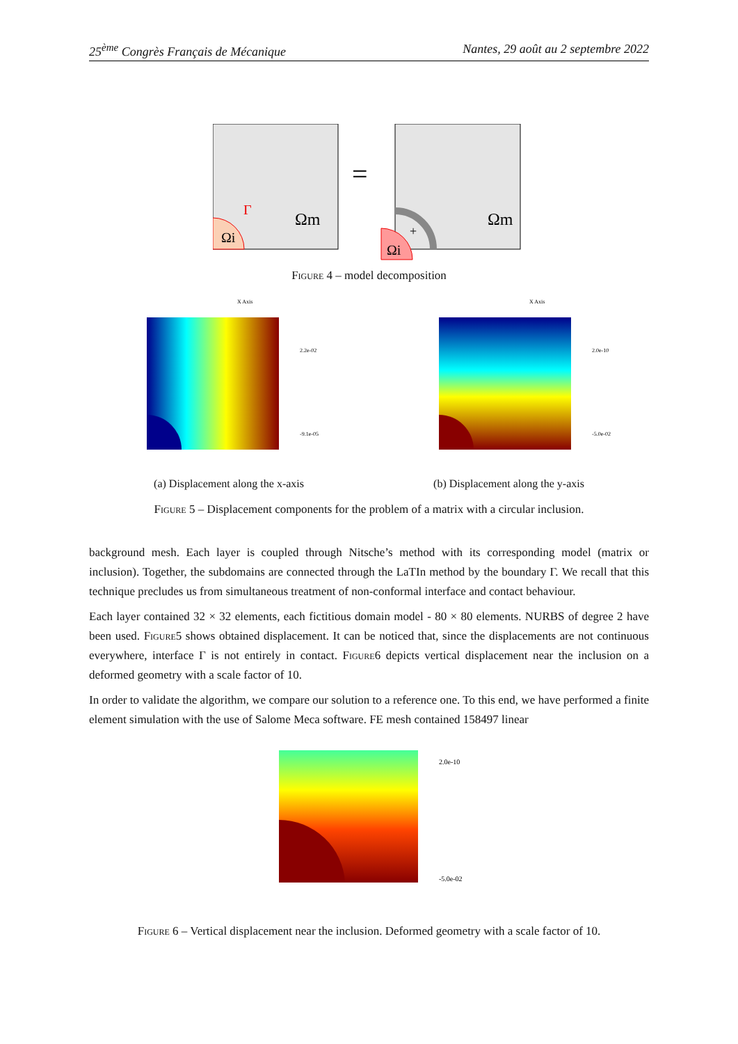25<sup>ème</sup> Congrès Français de Mécanique Nantes, 29 août au 2 septembre 2022
Ωi
Ωm
Γ
=
Ωi
Ωm
+
Figure 4 – model decomposition
X Axis
2.2e-02
-9.1e-05
X Axis
2.0e-10
-5.0e-02
(a) Displacement along the x-axis (b) Displacement along the y-axis
Figure 5 – Displacement components for the problem of a matrix with a circular inclusion.
background mesh. Each layer is coupled through Nitsche’s method with its corresponding model (matrix or inclusion). Together, the subdomains are connected through the LaTIn method by the boundary Γ. We recall that this technique precludes us from simultaneous treatment of non-conformal interface and contact behaviour.
Each layer contained 32 × 32 elements, each fictitious domain model - 80 × 80 elements. NURBS of degree 2 have been used. Figure5 shows obtained displacement. It can be noticed that, since the displacements are not continuous everywhere, interface Γ is not entirely in contact. Figure6 depicts vertical displacement near the inclusion on a deformed geometry with a scale factor of 10.
In order to validate the algorithm, we compare our solution to a reference one. To this end, we have performed a finite element simulation with the use of Salome Meca software. FE mesh contained 158497 linear
2.0e-10
-5.0e-02
Figure 6 – Vertical displacement near the inclusion. Deformed geometry with a scale factor of 10.